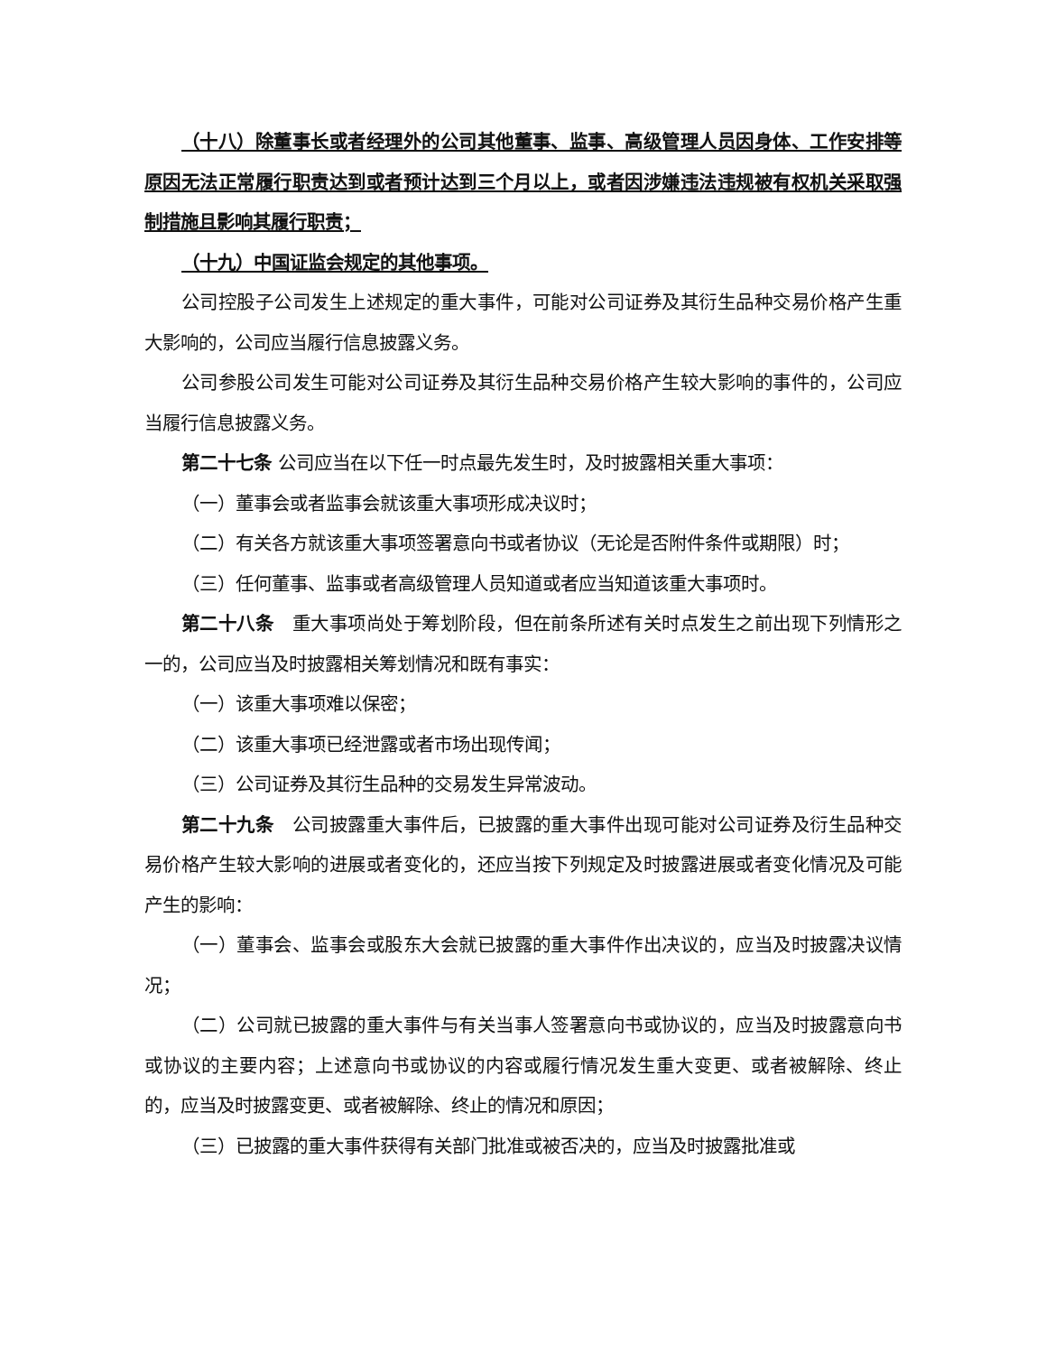（十八）除董事长或者经理外的公司其他董事、监事、高级管理人员因身体、工作安排等原因无法正常履行职责达到或者预计达到三个月以上，或者因涉嫌违法违规被有权机关采取强制措施且影响其履行职责；
（十九）中国证监会规定的其他事项。
公司控股子公司发生上述规定的重大事件，可能对公司证券及其衍生品种交易价格产生重大影响的，公司应当履行信息披露义务。
公司参股公司发生可能对公司证券及其衍生品种交易价格产生较大影响的事件的，公司应当履行信息披露义务。
第二十七条 公司应当在以下任一时点最先发生时，及时披露相关重大事项：
（一）董事会或者监事会就该重大事项形成决议时；
（二）有关各方就该重大事项签署意向书或者协议（无论是否附件条件或期限）时；
（三）任何董事、监事或者高级管理人员知道或者应当知道该重大事项时。
第二十八条　重大事项尚处于筹划阶段，但在前条所述有关时点发生之前出现下列情形之一的，公司应当及时披露相关筹划情况和既有事实：
（一）该重大事项难以保密；
（二）该重大事项已经泄露或者市场出现传闻；
（三）公司证券及其衍生品种的交易发生异常波动。
第二十九条　公司披露重大事件后，已披露的重大事件出现可能对公司证券及衍生品种交易价格产生较大影响的进展或者变化的，还应当按下列规定及时披露进展或者变化情况及可能产生的影响：
（一）董事会、监事会或股东大会就已披露的重大事件作出决议的，应当及时披露决议情况；
（二）公司就已披露的重大事件与有关当事人签署意向书或协议的，应当及时披露意向书或协议的主要内容；上述意向书或协议的内容或履行情况发生重大变更、或者被解除、终止的，应当及时披露变更、或者被解除、终止的情况和原因；
（三）已披露的重大事件获得有关部门批准或被否决的，应当及时披露批准或